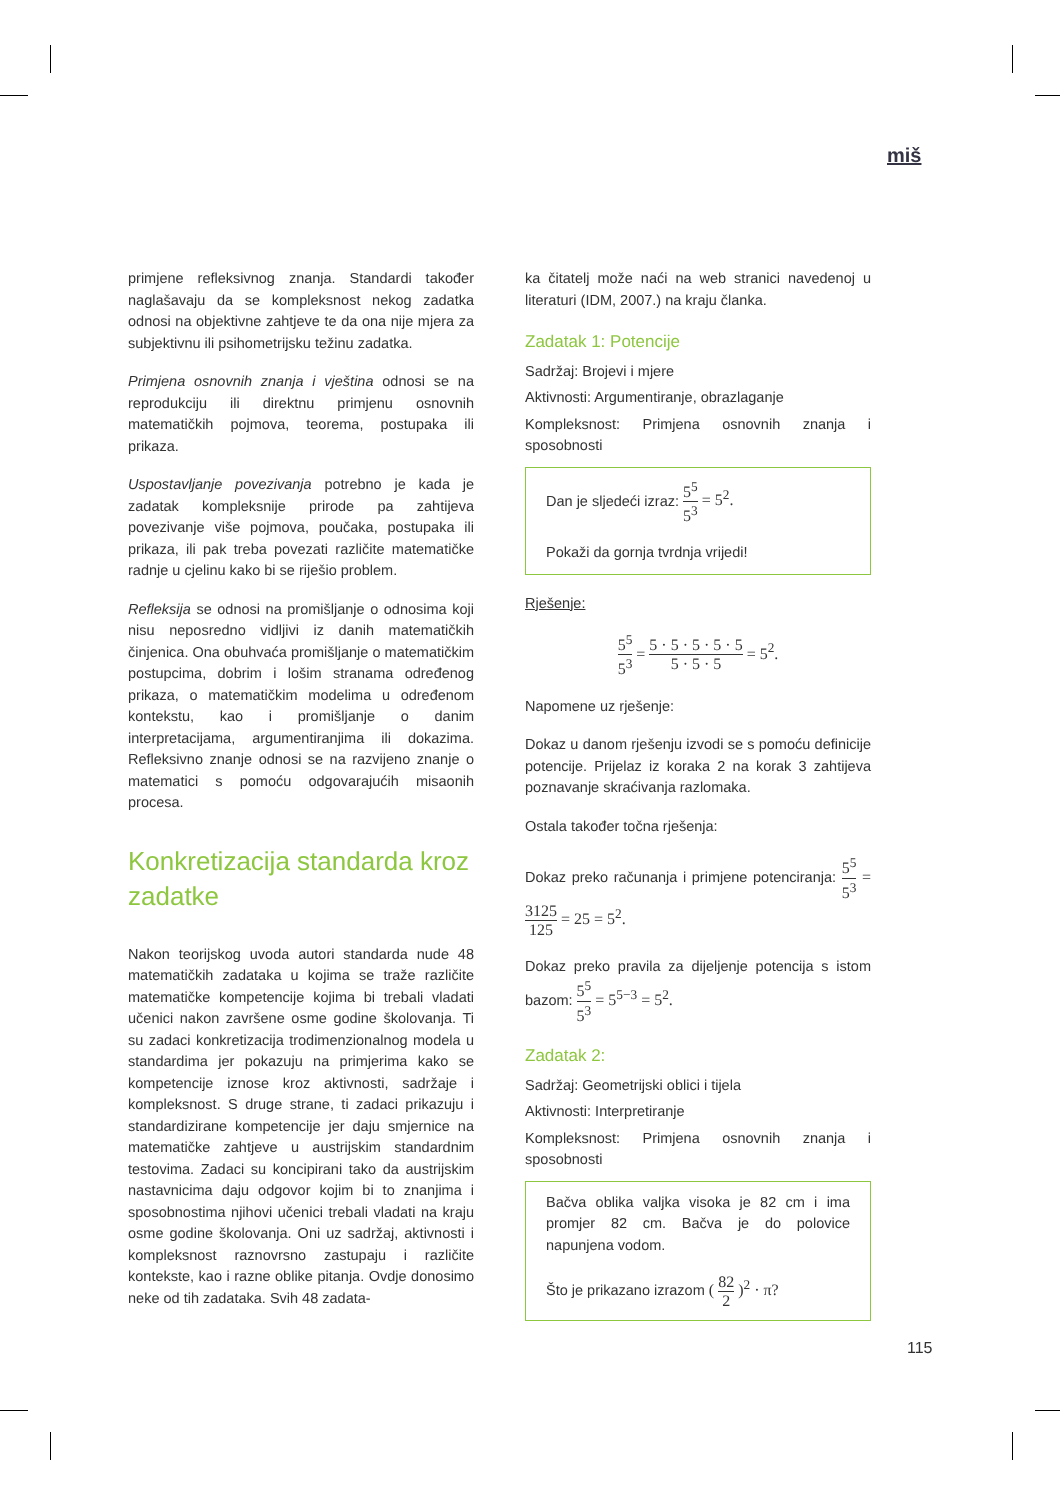miš
primjene refleksivnog znanja. Standardi također naglašavaju da se kompleksnost nekog zadatka odnosi na objektivne zahtjeve te da ona nije mjera za subjektivnu ili psihometrijsku težinu zadatka.
Primjena osnovnih znanja i vještina odnosi se na reprodukciju ili direktnu primjenu osnovnih matematičkih pojmova, teorema, postupaka ili prikaza.
Uspostavljanje povezivanja potrebno je kada je zadatak kompleksnije prirode pa zahtijeva povezivanje više pojmova, poučaka, postupaka ili prikaza, ili pak treba povezati različite matematičke radnje u cjelinu kako bi se riješio problem.
Refleksija se odnosi na promišljanje o odnosima koji nisu neposredno vidljivi iz danih matematičkih činjenica. Ona obuhvaća promišljanje o matematičkim postupcima, dobrim i lošim stranama određenog prikaza, o matematičkim modelima u određenom kontekstu, kao i promišljanje o danim interpretacijama, argumentiranjima ili dokazima. Refleksivno znanje odnosi se na razvijeno znanje o matematici s pomoću odgovarajućih misaonih procesa.
Konkretizacija standarda kroz zadatke
Nakon teorijskog uvoda autori standarda nude 48 matematičkih zadataka u kojima se traže različite matematičke kompetencije kojima bi trebali vladati učenici nakon završene osme godine školovanja. Ti su zadaci konkretizacija trodimenzionalnog modela u standardima jer pokazuju na primjerima kako se kompetencije iznose kroz aktivnosti, sadržaje i kompleksnost. S druge strane, ti zadaci prikazuju i standardizirane kompetencije jer daju smjernice na matematičke zahtjeve u austrijskim standardnim testovima. Zadaci su koncipirani tako da austrijskim nastavnicima daju odgovor kojim bi to znanjima i sposobnostima njihovi učenici trebali vladati na kraju osme godine školovanja. Oni uz sadržaj, aktivnosti i kompleksnost raznovrsno zastupaju i različite kontekste, kao i razne oblike pitanja. Ovdje donosimo neke od tih zadataka. Svih 48 zadata-
ka čitatelj može naći na web stranici navedenoj u literaturi (IDM, 2007.) na kraju članka.
Zadatak 1: Potencije
Sadržaj: Brojevi i mjere
Aktivnosti: Argumentiranje, obrazlaganje
Kompleksnost: Primjena osnovnih znanja i sposobnosti
Dan je sljedeći izraz: 5<sup>5</sup> 5<sup>3</sup> = 5<sup>2</sup>.
Pokaži da gornja tvrdnja vrijedi!
Rješenje:
5<sup>5</sup> 5<sup>3</sup> = 5 · 5 · 5 · 5 · 5 5 · 5 · 5 = 5<sup>2</sup>.
Napomene uz rješenje:
Dokaz u danom rješenju izvodi se s pomoću definicije potencije. Prijelaz iz koraka 2 na korak 3 zahtijeva poznavanje skraćivanja razlomaka.
Ostala također točna rješenja:
Dokaz preko računanja i primjene potenciranja: 5<sup>5</sup> 5<sup>3</sup> = 3125 125 = 25 = 5<sup>2</sup>.
Dokaz preko pravila za dijeljenje potencija s istom bazom: 5<sup>5</sup> 5<sup>3</sup> = 5<sup>5−3</sup> = 5<sup>2</sup>.
Zadatak 2:
Sadržaj: Geometrijski oblici i tijela
Aktivnosti: Interpretiranje
Kompleksnost: Primjena osnovnih znanja i sposobnosti
Bačva oblika valjka visoka je 82 cm i ima promjer 82 cm. Bačva je do polovice napunjena vodom.
Što je prikazano izrazom ( 82 2 )<sup>2</sup> · π?
115